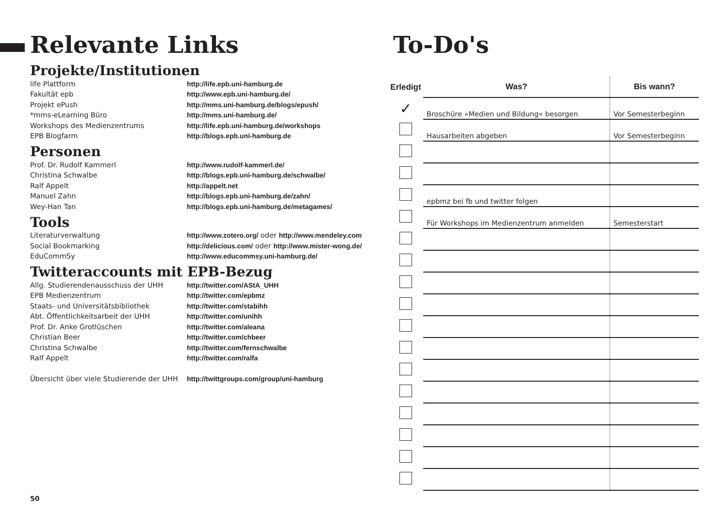Relevante Links
Projekte/Institutionen
| life Plattform | http://life.epb.uni-hamburg.de |
| Fakultät epb | http://www.epb.uni-hamburg.de/ |
| Projekt ePush | http://mms.uni-hamburg.de/blogs/epush/ |
| *mms-eLearning Büro | http://mms.uni-hamburg.de/ |
| Workshops des Medienzentrums | http://life.epb.uni-hamburg.de/workshops |
| EPB Blogfarm | http://blogs.epb.uni-hamburg.de |
Personen
| Prof. Dr. Rudolf Kammerl | http://www.rudolf-kammerl.de/ |
| Christina Schwalbe | http://blogs.epb.uni-hamburg.de/schwalbe/ |
| Ralf Appelt | http://appelt.net |
| Manuel Zahn | http://blogs.epb.uni-hamburg.de/zahn/ |
| Wey-Han Tan | http://blogs.epb.uni-hamburg.de/metagames/ |
Tools
| Literaturverwaltung | http://www.zotero.org/ oder http://www.mendeley.com |
| Social Bookmarking | http://delicious.com/ oder http://www.mister-wong.de/ |
| EduCommSy | http://www.educommsy.uni-hamburg.de/ |
Twitteraccounts mit EPB-Bezug
| Allg. Studierendenausschuss der UHH | http://twitter.com/AStA_UHH |
| EPB Medienzentrum | http://twitter.com/epbmz |
| Staats- und Universitätsbibliothek | http://twitter.com/stabihh |
| Abt. Öffentlichkeitsarbeit der UHH | http://twitter.com/unihh |
| Prof. Dr. Anke Grotlüschen | http://twitter.com/aleana |
| Christian Beer | http://twitter.com/chbeer |
| Christina Schwalbe | http://twitter.com/fernschwalbe |
| Ralf Appelt | http://twitter.com/ralfa |
| Übersicht über viele Studierende der UHH | http://twittgroups.com/group/uni-hamburg |
To-Do's
| Erledigt | Was? | Bis wann? |
| --- | --- | --- |
| ✓ | Broschüre »Medien und Bildung« besorgen | Vor Semesterbeginn |
| | Hausarbeiten abgeben | Vor Semesterbeginn |
| | epbmz bei fb und twitter folgen | |
| | Für Workshops im Medienzentrum anmelden | Semesterstart |
50